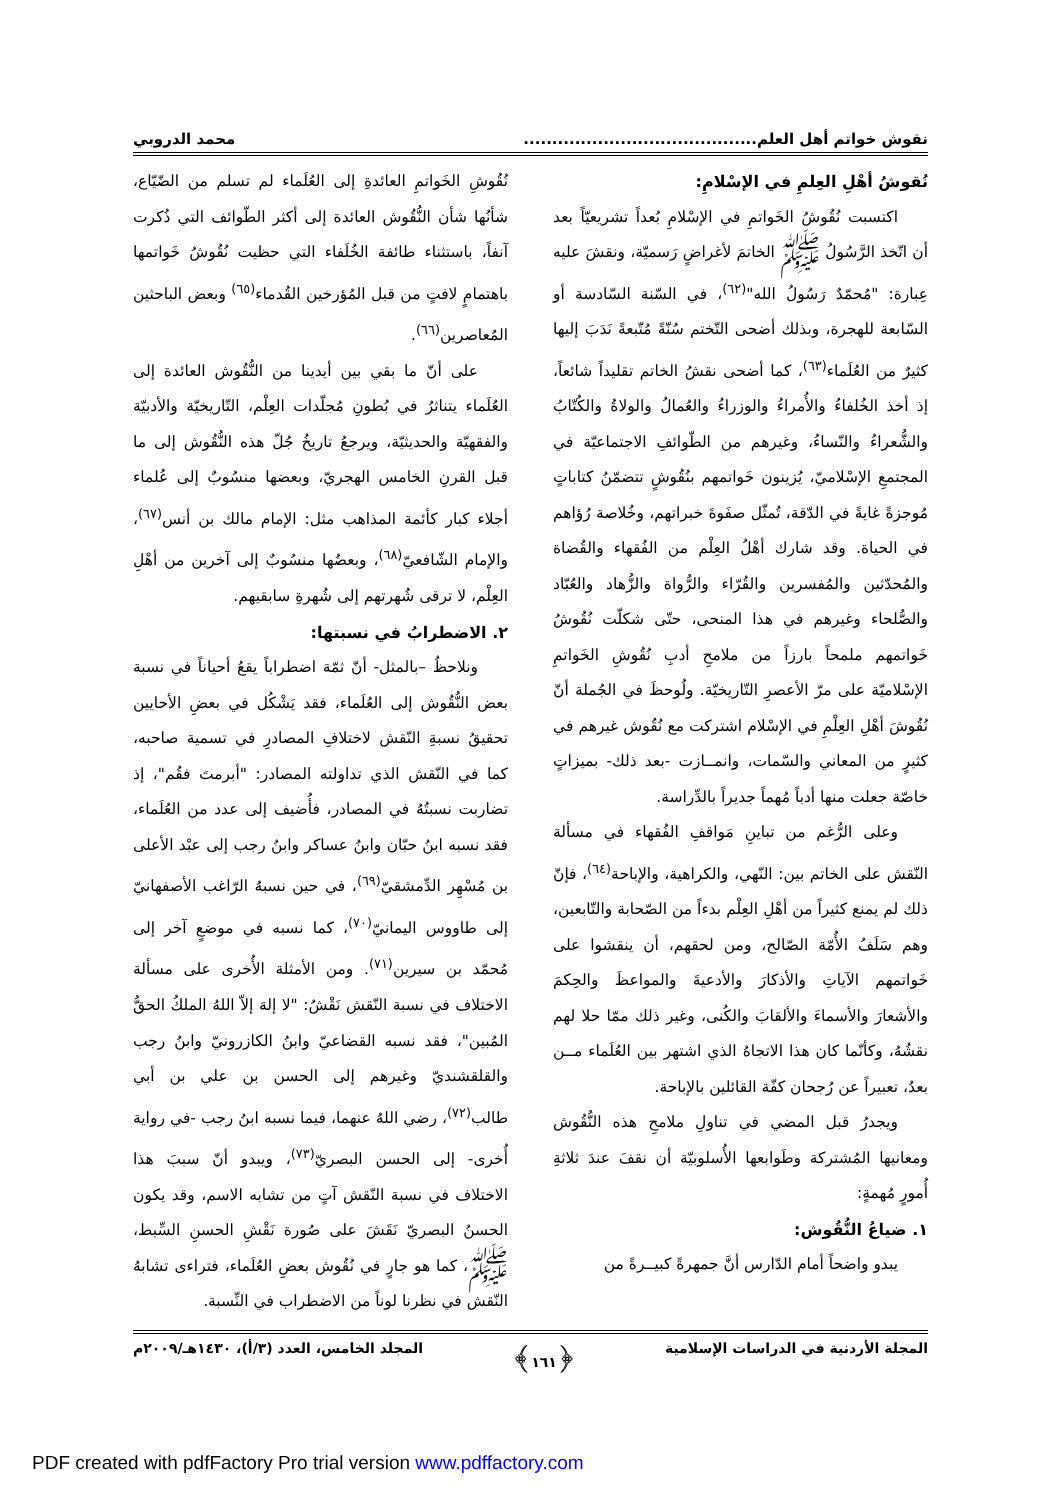نقوش خواتم أهل العلم......................................... محمد الدروبي
نُقوشُ أهْلِ العِلمِ في الإسْلامِ:
اكتسبت نُقُوشُ الخَواتمِ في الإسْلامِ بُعداً تشريعيّاً بعد أن اتّخذ الرَّسُولُ ﷺ الخاتمَ لأغراضٍ رَسميّة، ونقشَ عليه عِبارة: "مُحمّدٌ رَسُولُ الله"<sup>(٦٢)</sup>، في السّنة السّادسة أو السّابعة للهجرة، وبذلك أضحى التّختم سُنّةً مُتّبعةً نَدَبَ إليها كثيرٌ من العُلَماء<sup>(٦٣)</sup>، كما أضحى نقشُ الخاتم تقليداً شائعاً، إذ أخذ الخُلفاءُ والأُمراءُ والوزراءُ والعُمالُ والولاةُ والكُتّابُ والشُّعراءُ والنّساءُ، وغيرهم من الطّوائفِ الاجتماعيّة في المجتمعِ الإسْلاميّ، يُزينون خَواتمهم بنُقُوشٍ تتضمّنُ كتاباتٍ مُوجزةً غايةً في الدّقة، تُمثّل صفَوةَ خبراتهم، وخُلاصة رُؤاهم في الحياة. وقد شارك أهْلُ العِلْم من الفُقهاء والقُضاة والمُحدّثين والمُفسرين والقُرّاء والرُّواة والزُّهاد والعُبّاد والصُّلحاء وغيرهم في هذا المنحى، حتّى شكلّت نُقُوشُ خَواتمهم ملمحاً بارزاً من ملامحِ أدبِ نُقُوشِ الخَواتمِ الإسْلاميّة على مرّ الأعصرِ التّاريخيّة. ولُوحظَ في الجُملة أنّ نُقُوشَ أهْلِ العِلْمِ في الإسْلام اشتركت مع نُقُوش غيرهم في كثيرٍ من المعاني والسّمات، وانمــازت -بعد ذلك- بميزاتٍ خاصّة جعلت منها أدباً مُهماً جديراً بالدِّراسة.
وعلى الرُّغم من تباينِ مَواقفِ الفُقهاء في مسألة النّقش على الخاتم بين: النّهي، والكراهية، والإباحة<sup>(٦٤)</sup>، فإنّ ذلك لم يمنع كثيراً من أهْلِ العِلْم بدءاً من الصّحابة والتّابعين، وهم سَلَفُ الأُمّة الصّالح، ومن لحقهم، أن ينقشوا على خَواتمهم الآياتِ والأذكارَ والأدعيةَ والمواعظَ والحِكمَ والأشعارَ والأسماءَ والألقابَ والكُنى، وغير ذلك ممّا حلا لهم نقشُهُ، وكأنّما كان هذا الاتجاهُ الذي اشتهر بين العُلَماء مــن بعدُ، تعبيراً عن رُجحان كفّة القائلين بالإباحة.
ويجدرُ قبل المضي في تناولِ ملامحِ هذه النُّقُوش ومعانيها المُشتركة وطَوابعها الأُسلوبيّة أن نقفَ عندَ ثلاثةِ أُمورٍ مُهمةٍ:
١. ضياعُ النُّقُوش:
يبدو واضحاً أمام الدّارس أنَّ جمهرةً كبيــرةً من
نُقُوشِ الخَواتمِ العائدةِ إلى العُلَماء لم تسلم من الضّيّاع، شأنُها شأن النُّقُوش العائدة إلى أكثر الطّوائف التي ذُكرت آنفاً، باستثناء طائفة الخُلَفاء التي حظيت نُقُوشُ خَواتمها باهتمامٍ لافتٍ من قبل المُؤرخين القُدماء<sup>(٦٥)</sup> وبعض الباحثين المُعاصرين<sup>(٦٦)</sup>.
على أنّ ما بقي بين أيدينا من النُّقُوش العائدة إلى العُلَماء يتناثرُ في بُطونِ مُجلّدات العِلْم، التّاريخيّة والأدبيّة والفقهيّة والحديثيّة، ويرجعُ تاريخُ جُلّ هذه النُّقُوش إلى ما قبل القرنِ الخامس الهجريّ، وبعضها منسُوبٌ إلى عُلماء أجلاء كبار كأئمة المذاهب مثل: الإمام مالك بن أنس<sup>(٦٧)</sup>، والإمام الشّافعيّ<sup>(٦٨)</sup>، وبعضُها منسُوبٌ إلى آخرين من أهْلِ العِلْم، لا ترقى شُهرتهم إلى شُهرةِ سابقيهم.
٢. الاضطرابُ في نسبتها:
ونلاحظُ –بالمثل- أنّ ثمّة اضطراباً يقعُ أحياناً في نسبة بعض النُّقُوش إلى العُلَماء، فقد يَشْكُل في بعضِ الأحايين تحقيقُ نسبةِ النّقش لاختلافِ المصادرِ في تسمية صاحبه، كما في النّقش الذي تداولته المصادر: "أبرمتَ فقُم"، إذ تضاربت نسبتُهُ في المصادر، فأُضيف إلى عدد من العُلَماء، فقد نسبه ابنُ حبّان وابنُ عساكر وابنُ رجب إلى عبْد الأعلى بن مُسْهِر الدِّمشقيّ<sup>(٦٩)</sup>، في حين نسبهُ الرّاغب الأصفهانيّ إلى طاووس اليمانيّ<sup>(٧٠)</sup>، كما نسبه في موضعٍ آخر إلى مُحمّد بن سيرين<sup>(٧١)</sup>. ومن الأمثلة الأُخرى على مسألة الاختلاف في نسبة النّقش نَقْشُ: "لا إلهَ إلاّ اللهُ الملكُ الحقُّ المُبين"، فقد نسبه القضاعيّ وابنُ الكازرونيّ وابنُ رجب والقلقشنديّ وغيرهم إلى الحسن بن علي بن أبي طالب<sup>(٧٢)</sup>، رضي اللهُ عنهما، فيما نسبه ابنُ رجب -في رواية أُخرى- إلى الحسن البصريّ<sup>(٧٣)</sup>، ويبدو أنّ سببَ هذا الاختلاف في نسبة النّقش آتٍ من تشابه الاسم، وقد يكون الحسنُ البصريّ نَقَشَ على صُورة نَقْشِ الحسنِ السِّبط، ﷺ، كما هو جارٍ في نُقُوش بعضِ العُلَماء، فتراءى تشابهُ النّقش في نظرنا لوناً من الاضطراب في النِّسبة.
المجلة الأردنية في الدراسات الإسلامية ﴿١٦١﴾ المجلد الخامس، العدد (٣/أ)، ١٤٣٠هـ/٢٠٠٩م
PDF created with pdfFactory Pro trial version www.pdffactory.com